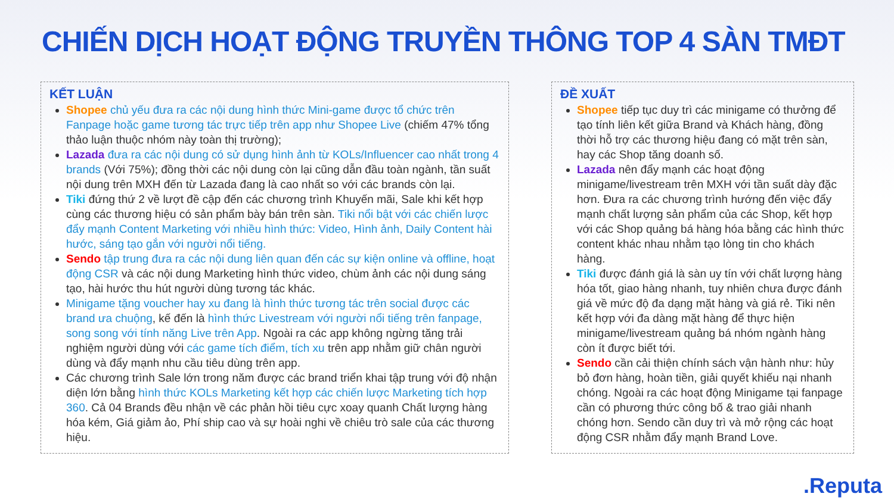CHIẾN DỊCH HOẠT ĐỘNG TRUYỀN THÔNG TOP 4 SÀN TMĐT
KẾT LUẬN
Shopee chủ yếu đưa ra các nội dung hình thức Mini-game được tổ chức trên Fanpage hoặc game tương tác trực tiếp trên app như Shopee Live (chiếm 47% tổng thảo luận thuộc nhóm này toàn thị trường);
Lazada đưa ra các nội dung có sử dụng hình ảnh từ KOLs/Influencer cao nhất trong 4 brands (Với 75%); đồng thời các nội dung còn lại cũng dẫn đầu toàn ngành, tần suất nội dung trên MXH đến từ Lazada đang là cao nhất so với các brands còn lại.
Tiki đứng thứ 2 về lượt đề cập đến các chương trình Khuyến mãi, Sale khi kết hợp cùng các thương hiệu có sản phẩm bày bán trên sàn. Tiki nổi bật với các chiến lược đẩy mạnh Content Marketing với nhiều hình thức: Video, Hình ảnh, Daily Content hài hước, sáng tạo gắn với người nổi tiếng.
Sendo tập trung đưa ra các nội dung liên quan đến các sự kiện online và offline, hoạt động CSR và các nội dung Marketing hình thức video, chùm ảnh các nội dung sáng tạo, hài hước thu hút người dùng tương tác khác.
Minigame tặng voucher hay xu đang là hình thức tương tác trên social được các brand ưa chuộng, kế đến là hình thức Livestream với người nổi tiếng trên fanpage, song song với tính năng Live trên App. Ngoài ra các app không ngừng tăng trải nghiệm người dùng với các game tích điểm, tích xu trên app nhằm giữ chân người dùng và đẩy mạnh nhu cầu tiêu dùng trên app.
Các chương trình Sale lớn trong năm được các brand triển khai tập trung với độ nhận diện lớn bằng hình thức KOLs Marketing kết hợp các chiến lược Marketing tích hợp 360. Cả 04 Brands đều nhận về các phản hồi tiêu cực xoay quanh Chất lượng hàng hóa kém, Giá giảm ảo, Phí ship cao và sự hoài nghi về chiêu trò sale của các thương hiệu.
ĐỀ XUẤT
Shopee tiếp tục duy trì các minigame có thưởng để tạo tính liên kết giữa Brand và Khách hàng, đồng thời hỗ trợ các thương hiệu đang có mặt trên sàn, hay các Shop tăng doanh số.
Lazada nên đẩy mạnh các hoạt động minigame/livestream trên MXH với tần suất dày đặc hơn. Đưa ra các chương trình hướng đến việc đẩy mạnh chất lượng sản phẩm của các Shop, kết hợp với các Shop quảng bá hàng hóa bằng các hình thức content khác nhau nhằm tạo lòng tin cho khách hàng.
Tiki được đánh giá là sàn uy tín với chất lượng hàng hóa tốt, giao hàng nhanh, tuy nhiên chưa được đánh giá về mức độ đa dạng mặt hàng và giá rẻ. Tiki nên kết hợp với đa dàng mặt hàng để thực hiện minigame/livestream quảng bá nhóm ngành hàng còn ít được biết tới.
Sendo cần cải thiện chính sách vận hành như: hủy bỏ đơn hàng, hoàn tiền, giải quyết khiếu nại nhanh chóng. Ngoài ra các hoạt động Minigame tại fanpage cần có phương thức công bố & trao giải nhanh chóng hơn. Sendo cần duy trì và mở rộng các hoạt động CSR nhằm đẩy mạnh Brand Love.
.Reputa